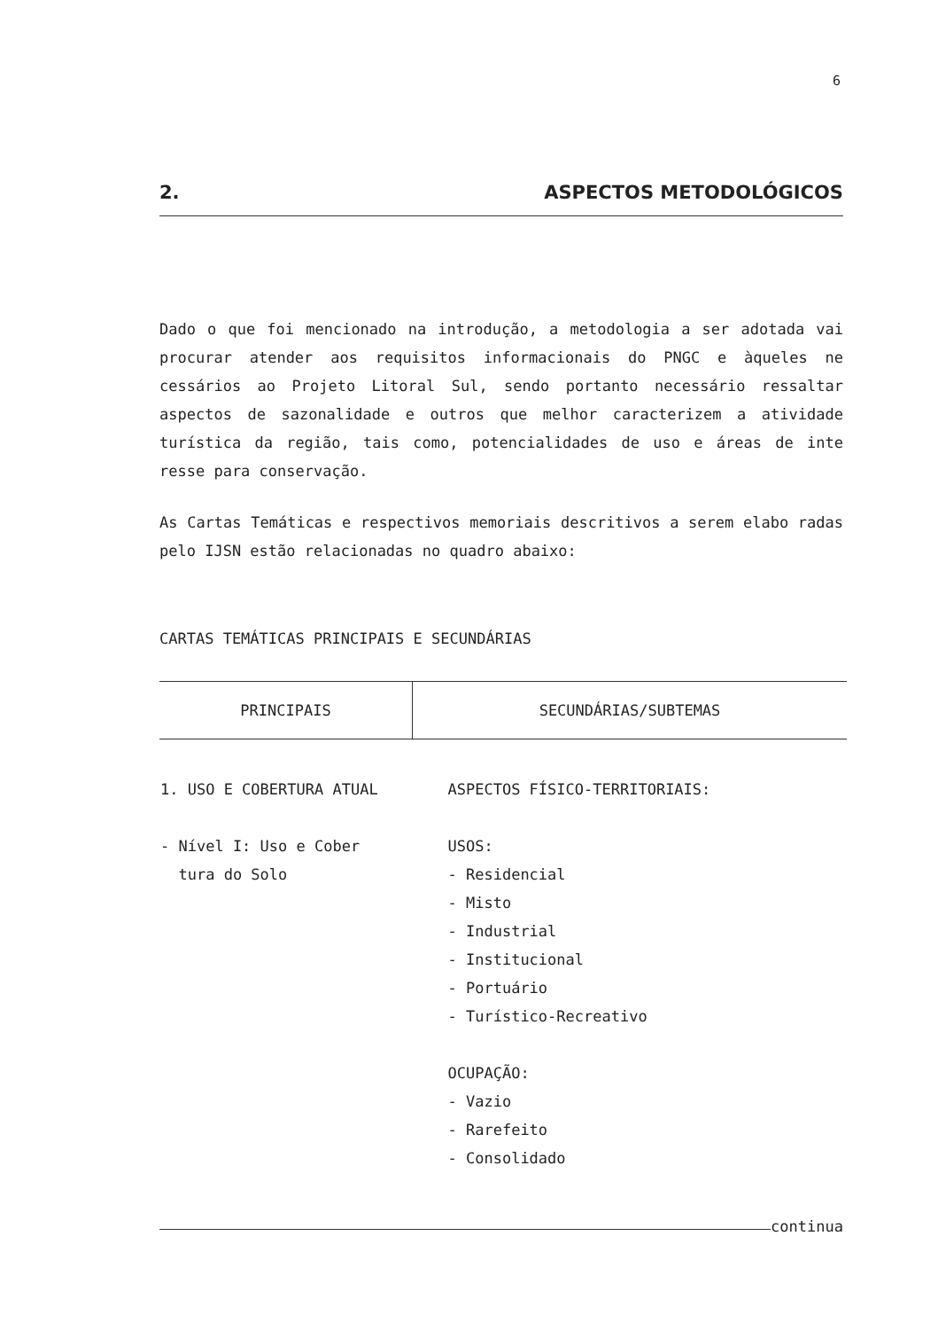6
2. ASPECTOS METODOLÓGICOS
Dado o que foi mencionado na introdução, a metodologia a ser adotada vai procurar atender aos requisitos informacionais do PNGC e àqueles ne cessários ao Projeto Litoral Sul, sendo portanto necessário ressaltar aspectos de sazonalidade e outros que melhor caracterizem a atividade turística da região, tais como, potencialidades de uso e áreas de inte resse para conservação.
As Cartas Temáticas e respectivos memoriais descritivos a serem elabo radas pelo IJSN estão relacionadas no quadro abaixo:
CARTAS TEMÁTICAS PRINCIPAIS E SECUNDÁRIAS
| PRINCIPAIS | SECUNDÁRIAS/SUBTEMAS |
| --- | --- |
| 1. USO E COBERTURA ATUAL - Nível I: Uso e Cober tura do Solo | ASPECTOS FÍSICO-TERRITORIAIS: USOS: - Residencial - Misto - Industrial - Institucional - Portuário - Turístico-Recreativo OCUPAÇÃO: - Vazio - Rarefeito - Consolidado |
continua